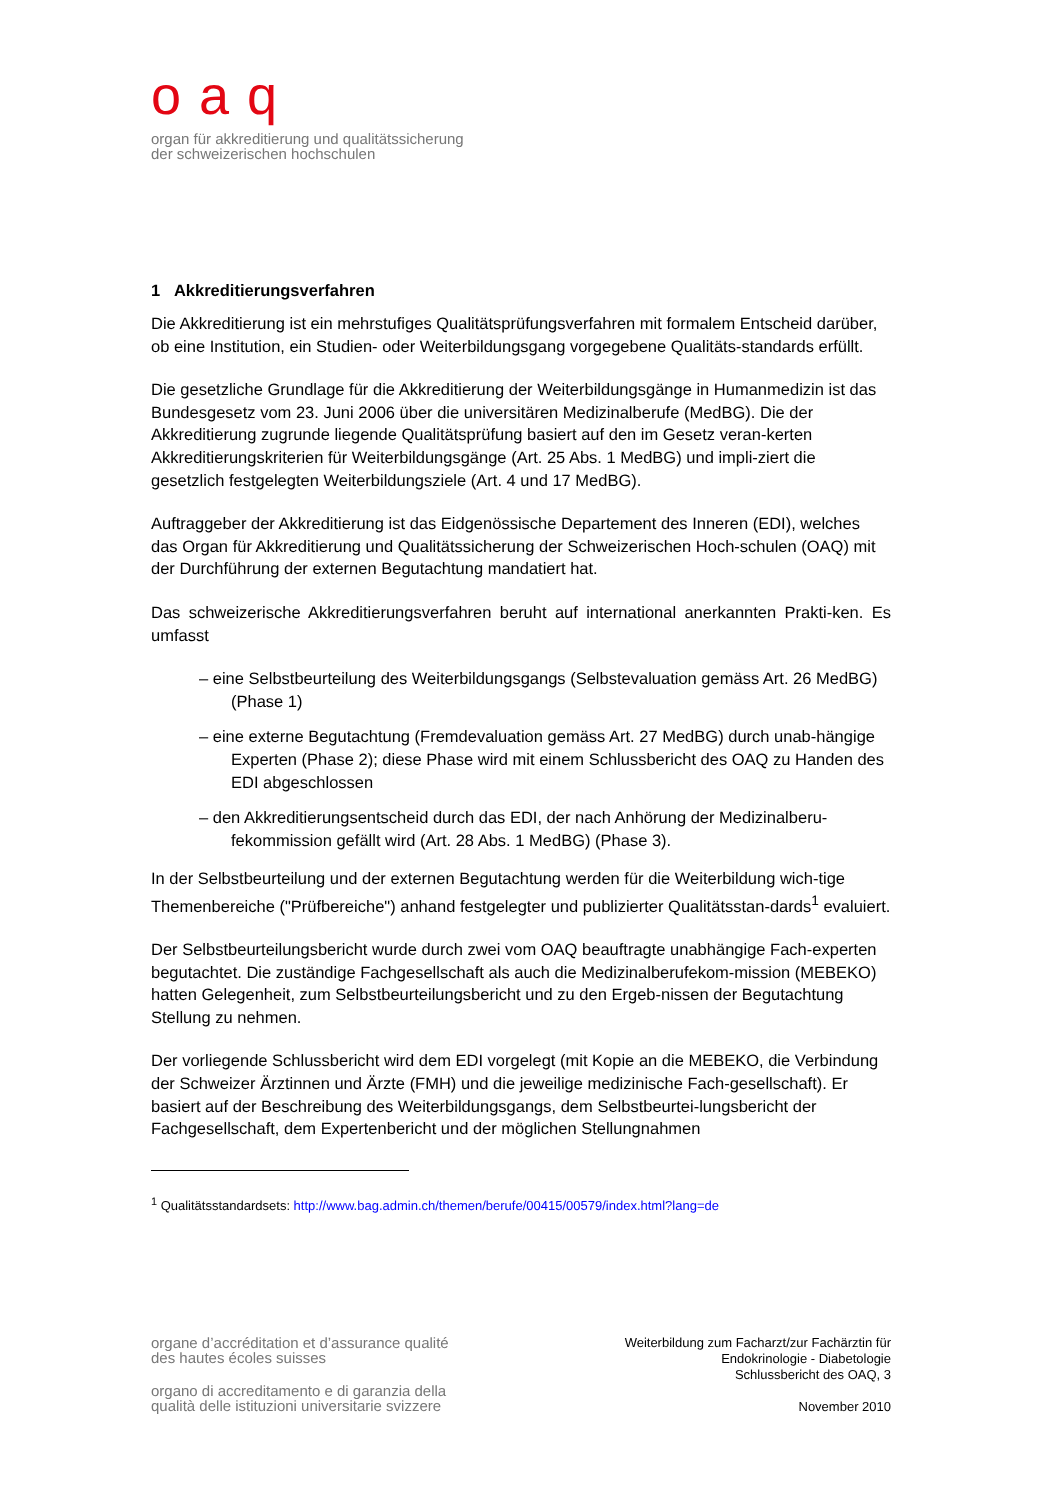oaq
organ für akkreditierung und qualitätssicherung
der schweizerischen hochschulen
1 Akkreditierungsverfahren
Die Akkreditierung ist ein mehrstufiges Qualitätsprüfungsverfahren mit formalem Entscheid darüber, ob eine Institution, ein Studien- oder Weiterbildungsgang vorgegebene Qualitäts-standards erfüllt.
Die gesetzliche Grundlage für die Akkreditierung der Weiterbildungsgänge in Humanmedizin ist das Bundesgesetz vom 23. Juni 2006 über die universitären Medizinalberufe (MedBG). Die der Akkreditierung zugrunde liegende Qualitätsprüfung basiert auf den im Gesetz veran-kerten Akkreditierungskriterien für Weiterbildungsgänge (Art. 25 Abs. 1 MedBG) und impli-ziert die gesetzlich festgelegten Weiterbildungsziele (Art. 4 und 17 MedBG).
Auftraggeber der Akkreditierung ist das Eidgenössische Departement des Inneren (EDI), welches das Organ für Akkreditierung und Qualitätssicherung der Schweizerischen Hoch-schulen (OAQ) mit der Durchführung der externen Begutachtung mandatiert hat.
Das schweizerische Akkreditierungsverfahren beruht auf international anerkannten Prakti-ken. Es umfasst
– eine Selbstbeurteilung des Weiterbildungsgangs (Selbstevaluation gemäss Art. 26 MedBG) (Phase 1)
– eine externe Begutachtung (Fremdevaluation gemäss Art. 27 MedBG) durch unab-hängige Experten (Phase 2); diese Phase wird mit einem Schlussbericht des OAQ zu Handen des EDI abgeschlossen
– den Akkreditierungsentscheid durch das EDI, der nach Anhörung der Medizinalberu-fekommission gefällt wird (Art. 28 Abs. 1 MedBG) (Phase 3).
In der Selbstbeurteilung und der externen Begutachtung werden für die Weiterbildung wich-tige Themenbereiche ("Prüfbereiche") anhand festgelegter und publizierter Qualitätsstan-dards<sup>1</sup> evaluiert.
Der Selbstbeurteilungsbericht wurde durch zwei vom OAQ beauftragte unabhängige Fach-experten begutachtet. Die zuständige Fachgesellschaft als auch die Medizinalberufekom-mission (MEBEKO) hatten Gelegenheit, zum Selbstbeurteilungsbericht und zu den Ergeb-nissen der Begutachtung Stellung zu nehmen.
Der vorliegende Schlussbericht wird dem EDI vorgelegt (mit Kopie an die MEBEKO, die Verbindung der Schweizer Ärztinnen und Ärzte (FMH) und die jeweilige medizinische Fach-gesellschaft). Er basiert auf der Beschreibung des Weiterbildungsgangs, dem Selbstbeurtei-lungsbericht der Fachgesellschaft, dem Expertenbericht und der möglichen Stellungnahmen
<sup>1</sup> Qualitätsstandardsets: http://www.bag.admin.ch/themen/berufe/00415/00579/index.html?lang=de
organe d’accréditation et d’assurance qualité
des hautes écoles suisses
organo di accreditamento e di garanzia della
qualità delle istituzioni universitarie svizzere
Weiterbildung zum Facharzt/zur Fachärztin für
Endokrinologie - Diabetologie
Schlussbericht des OAQ, 3
November 2010